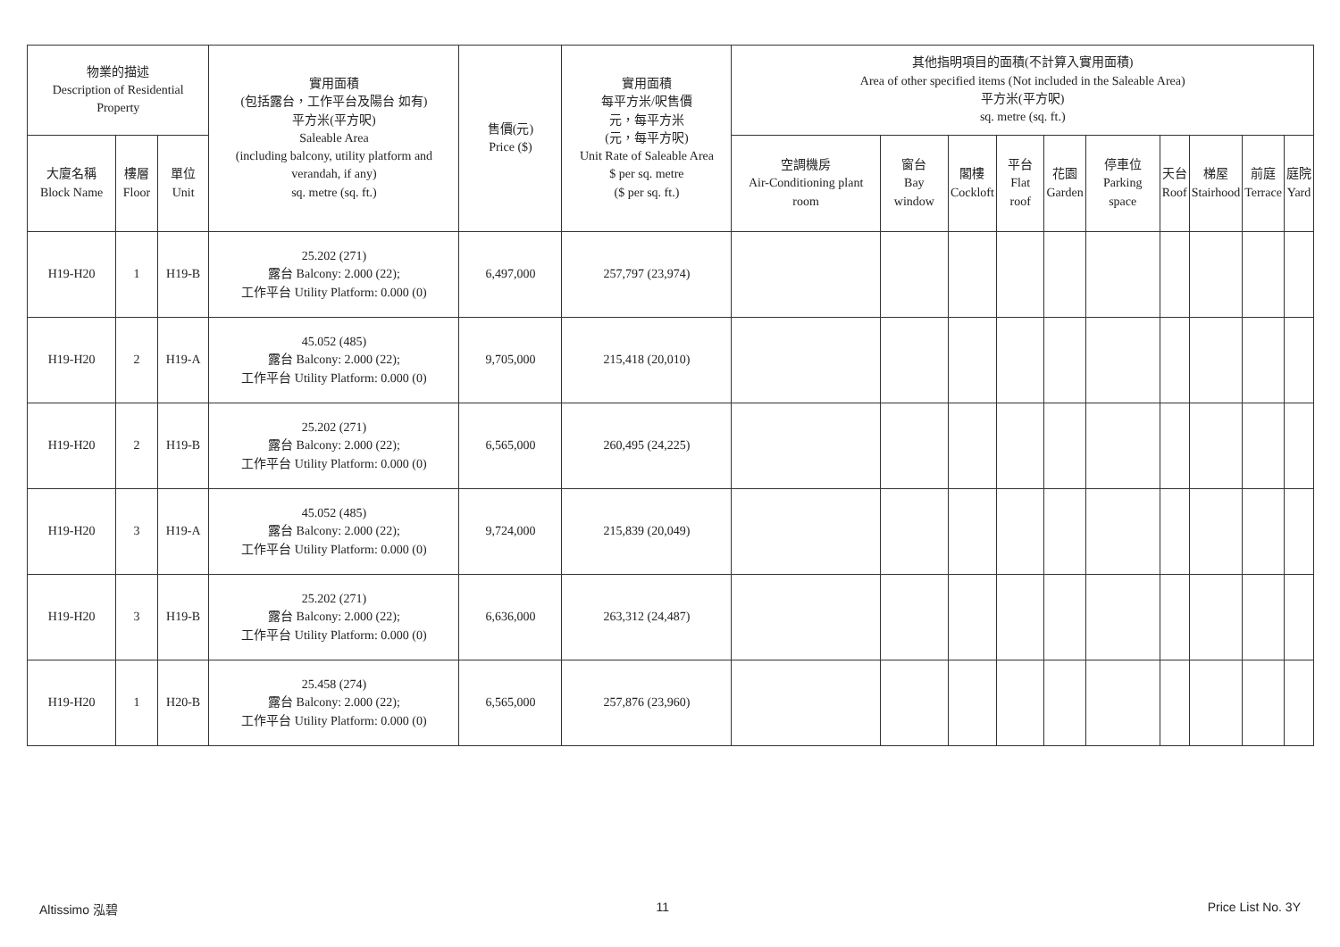| 物業的描述 Description of Residential Property | | | 實用面積 (包括露台，工作平台及陽台 如有) 平方米(平方呎) Saleable Area (including balcony, utility platform and verandah, if any) sq. metre (sq. ft.) | 售價(元) Price ($) | 實用面積 每平方米/呎售價 元，每平方米 (元，每平方呎) Unit Rate of Saleable Area $ per sq. metre ($ per sq. ft.) | 其他指明項目的面積(不計算入實用面積) Area of other specified items (Not included in the Saleable Area) 平方米(平方呎) sq. metre (sq. ft.) | | | | | | | | | |
| --- | --- | --- | --- | --- | --- | --- | --- | --- | --- | --- | --- | --- | --- | --- | --- |
| 大廈名稱 Block Name | 樓層 Floor | 單位 Unit | | | | 空調機房 Air-Conditioning plant room | 窗台 Bay window | 閣樓 Cockloft | 平台 Flat roof | 花園 Garden | 停車位 Parking space | 天台 Roof | 梯屋 Stairhood | 前庭 Terrace | 庭院 Yard |
| H19-H20 | 1 | H19-B | 25.202 (271) 露台 Balcony: 2.000 (22); 工作平台 Utility Platform: 0.000 (0) | 6,497,000 | 257,797 (23,974) | | | | | | | | | | |
| H19-H20 | 2 | H19-A | 45.052 (485) 露台 Balcony: 2.000 (22); 工作平台 Utility Platform: 0.000 (0) | 9,705,000 | 215,418 (20,010) | | | | | | | | | | |
| H19-H20 | 2 | H19-B | 25.202 (271) 露台 Balcony: 2.000 (22); 工作平台 Utility Platform: 0.000 (0) | 6,565,000 | 260,495 (24,225) | | | | | | | | | | |
| H19-H20 | 3 | H19-A | 45.052 (485) 露台 Balcony: 2.000 (22); 工作平台 Utility Platform: 0.000 (0) | 9,724,000 | 215,839 (20,049) | | | | | | | | | | |
| H19-H20 | 3 | H19-B | 25.202 (271) 露台 Balcony: 2.000 (22); 工作平台 Utility Platform: 0.000 (0) | 6,636,000 | 263,312 (24,487) | | | | | | | | | | |
| H19-H20 | 1 | H20-B | 25.458 (274) 露台 Balcony: 2.000 (22); 工作平台 Utility Platform: 0.000 (0) | 6,565,000 | 257,876 (23,960) | | | | | | | | | | |
Altissimo 泓碧 11 Price List No. 3Y